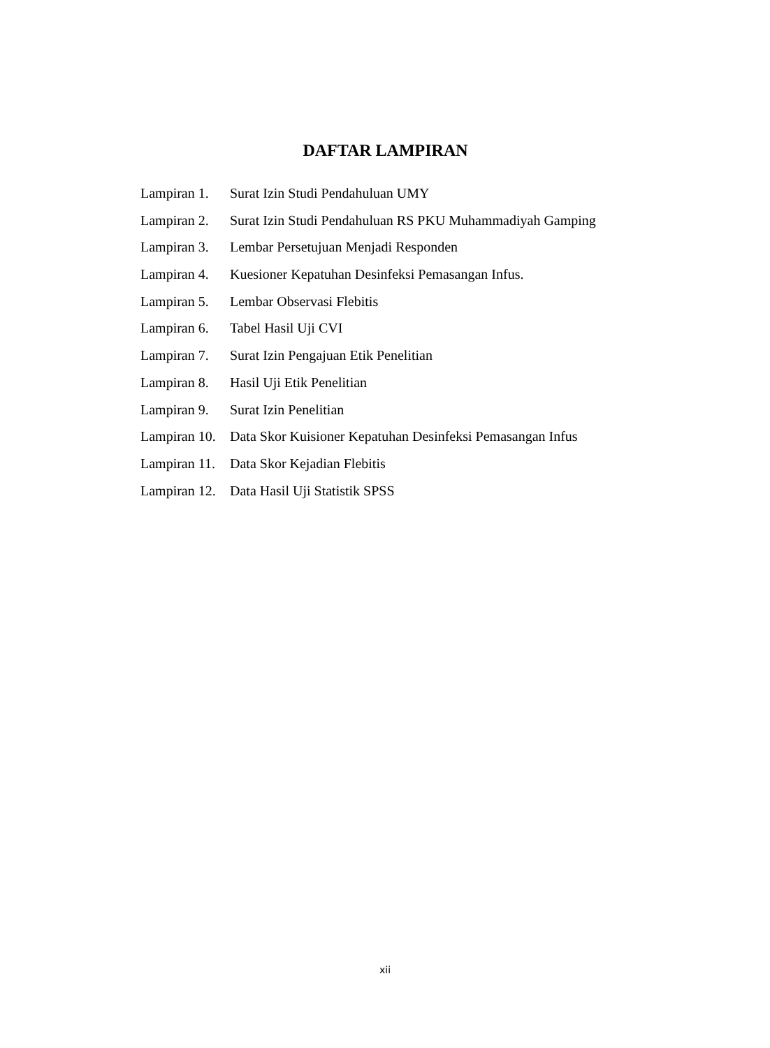DAFTAR LAMPIRAN
Lampiran 1. Surat Izin Studi Pendahuluan UMY
Lampiran 2. Surat Izin Studi Pendahuluan RS PKU Muhammadiyah Gamping
Lampiran 3. Lembar Persetujuan Menjadi Responden
Lampiran 4. Kuesioner Kepatuhan Desinfeksi Pemasangan Infus.
Lampiran 5. Lembar Observasi Flebitis
Lampiran 6. Tabel Hasil Uji CVI
Lampiran 7. Surat Izin Pengajuan Etik Penelitian
Lampiran 8. Hasil Uji Etik Penelitian
Lampiran 9. Surat Izin Penelitian
Lampiran 10. Data Skor Kuisioner Kepatuhan Desinfeksi Pemasangan Infus
Lampiran 11. Data Skor Kejadian Flebitis
Lampiran 12. Data Hasil Uji Statistik SPSS
xii